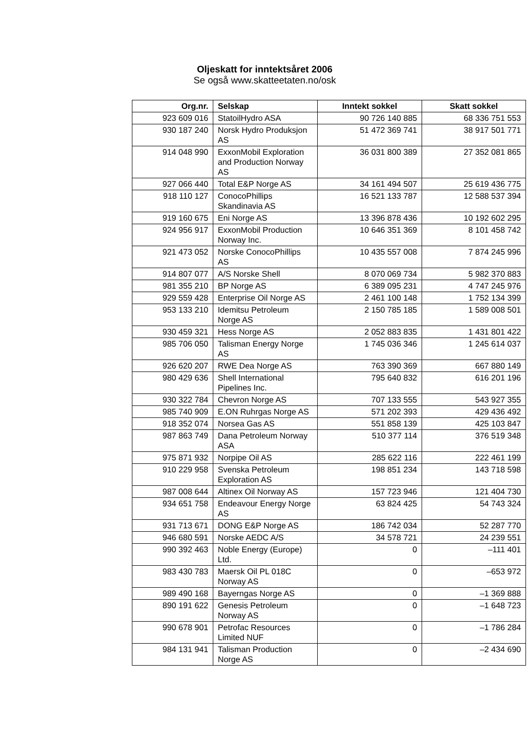Oljeskatt for inntektsåret 2006
Se også www.skatteetaten.no/osk
| Org.nr. | Selskap | Inntekt sokkel | Skatt sokkel |
| --- | --- | --- | --- |
| 923 609 016 | StatoilHydro ASA | 90 726 140 885 | 68 336 751 553 |
| 930 187 240 | Norsk Hydro Produksjon AS | 51 472 369 741 | 38 917 501 771 |
| 914 048 990 | ExxonMobil Exploration and Production Norway AS | 36 031 800 389 | 27 352 081 865 |
| 927 066 440 | Total E&P Norge AS | 34 161 494 507 | 25 619 436 775 |
| 918 110 127 | ConocoPhillips Skandinavia AS | 16 521 133 787 | 12 588 537 394 |
| 919 160 675 | Eni Norge AS | 13 396 878 436 | 10 192 602 295 |
| 924 956 917 | ExxonMobil Production Norway Inc. | 10 646 351 369 | 8 101 458 742 |
| 921 473 052 | Norske ConocoPhillips AS | 10 435 557 008 | 7 874 245 996 |
| 914 807 077 | A/S Norske Shell | 8 070 069 734 | 5 982 370 883 |
| 981 355 210 | BP Norge AS | 6 389 095 231 | 4 747 245 976 |
| 929 559 428 | Enterprise Oil Norge AS | 2 461 100 148 | 1 752 134 399 |
| 953 133 210 | Idemitsu Petroleum Norge AS | 2 150 785 185 | 1 589 008 501 |
| 930 459 321 | Hess Norge AS | 2 052 883 835 | 1 431 801 422 |
| 985 706 050 | Talisman Energy Norge AS | 1 745 036 346 | 1 245 614 037 |
| 926 620 207 | RWE Dea Norge AS | 763 390 369 | 667 880 149 |
| 980 429 636 | Shell International Pipelines Inc. | 795 640 832 | 616 201 196 |
| 930 322 784 | Chevron Norge AS | 707 133 555 | 543 927 355 |
| 985 740 909 | E.ON Ruhrgas Norge AS | 571 202 393 | 429 436 492 |
| 918 352 074 | Norsea Gas AS | 551 858 139 | 425 103 847 |
| 987 863 749 | Dana Petroleum Norway ASA | 510 377 114 | 376 519 348 |
| 975 871 932 | Norpipe Oil AS | 285 622 116 | 222 461 199 |
| 910 229 958 | Svenska Petroleum Exploration AS | 198 851 234 | 143 718 598 |
| 987 008 644 | Altinex Oil Norway AS | 157 723 946 | 121 404 730 |
| 934 651 758 | Endeavour Energy Norge AS | 63 824 425 | 54 743 324 |
| 931 713 671 | DONG E&P Norge AS | 186 742 034 | 52 287 770 |
| 946 680 591 | Norske AEDC A/S | 34 578 721 | 24 239 551 |
| 990 392 463 | Noble Energy (Europe) Ltd. | 0 | –111 401 |
| 983 430 783 | Maersk Oil PL 018C Norway AS | 0 | –653 972 |
| 989 490 168 | Bayerngas Norge AS | 0 | –1 369 888 |
| 890 191 622 | Genesis Petroleum Norway AS | 0 | –1 648 723 |
| 990 678 901 | Petrofac Resources Limited NUF | 0 | –1 786 284 |
| 984 131 941 | Talisman Production Norge AS | 0 | –2 434 690 |